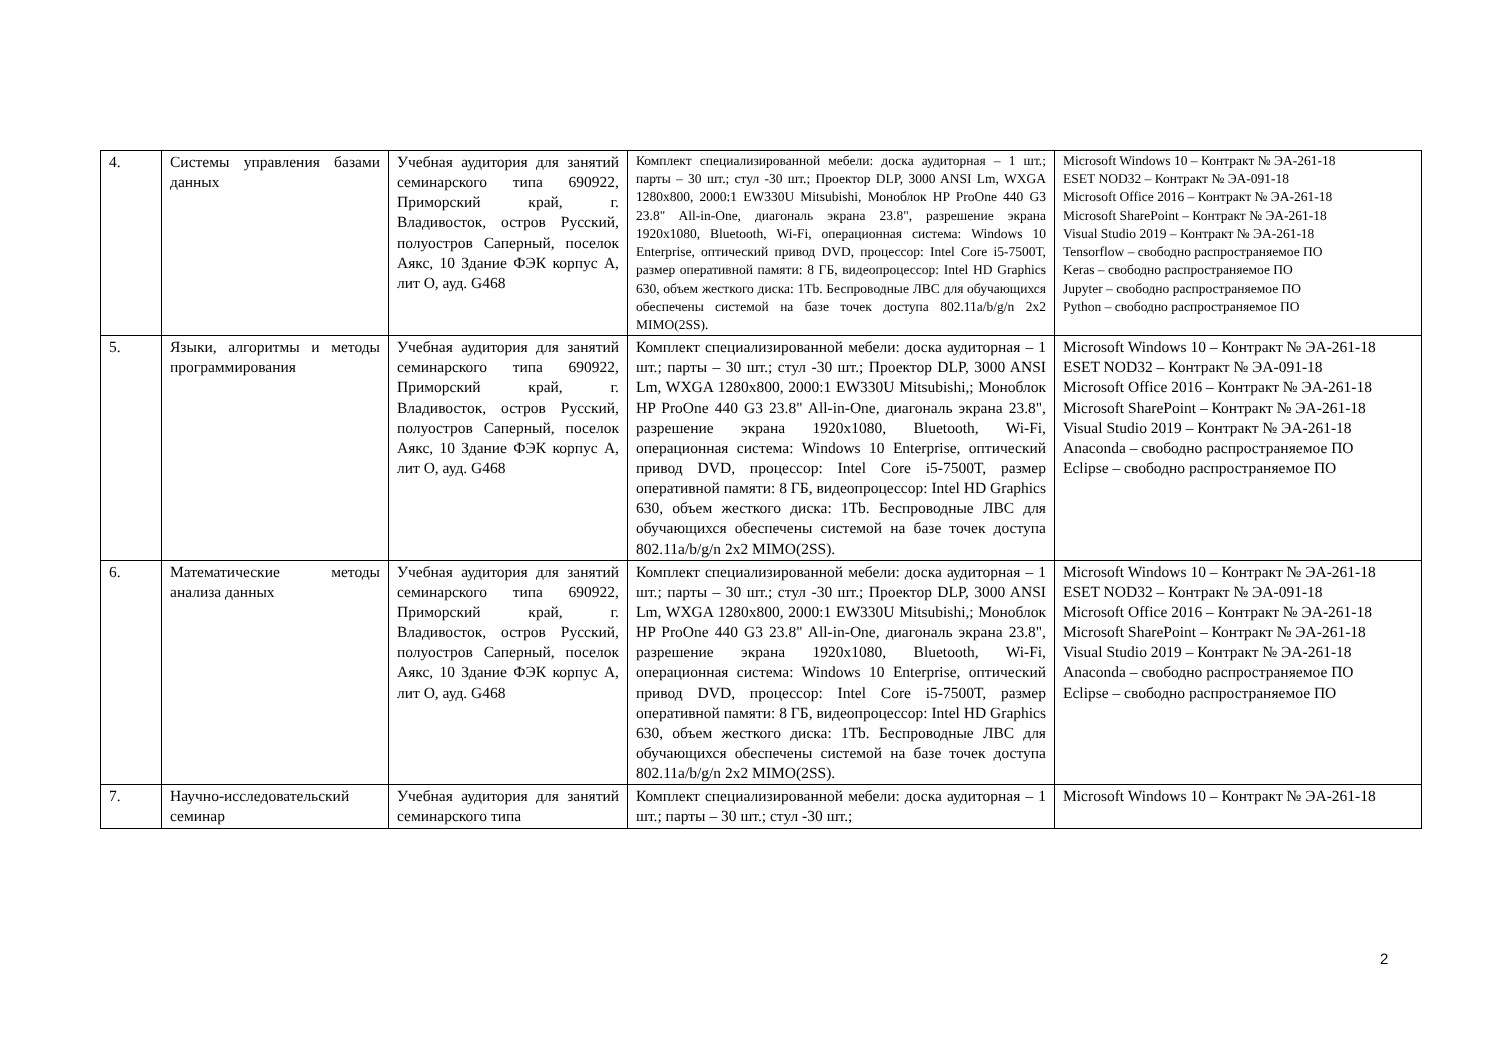| 4. | Системы управления базами данных | Учебная аудитория для занятий семинарского типа 690922, Приморский край, г. Владивосток, остров Русский, полуостров Саперный, поселок Аякс, 10 Здание ФЭК корпус А, лит О, ауд. G468 | Комплект специализированной мебели: доска аудиторная – 1 шт.; парты – 30 шт.; стул -30 шт.; Проектор DLP, 3000 ANSI Lm, WXGA 1280x800, 2000:1 EW330U Mitsubishi, Моноблок HP ProOne 440 G3 23.8" All-in-One, диагональ экрана 23.8", разрешение экрана 1920x1080, Bluetooth, Wi-Fi, операционная система: Windows 10 Enterprise, оптический привод DVD, процессор: Intel Core i5-7500T, размер оперативной памяти: 8 ГБ, видеопроцессор: Intel HD Graphics 630, объем жесткого диска: 1Tb. Беспроводные ЛВС для обучающихся обеспечены системой на базе точек доступа 802.11a/b/g/n 2x2 MIMO(2SS). | Microsoft Windows 10 – Контракт № ЭА-261-18 ESET NOD32 – Контракт № ЭА-091-18 Microsoft Office 2016 – Контракт № ЭА-261-18 Microsoft SharePoint – Контракт № ЭА-261-18 Visual Studio 2019 – Контракт № ЭА-261-18 Tensorflow – свободно распространяемое ПО Keras – свободно распространяемое ПО Jupyter – свободно распространяемое ПО Python – свободно распространяемое ПО |
| 5. | Языки, алгоритмы и методы программирования | Учебная аудитория для занятий семинарского типа 690922, Приморский край, г. Владивосток, остров Русский, полуостров Саперный, поселок Аякс, 10 Здание ФЭК корпус А, лит О, ауд. G468 | Комплект специализированной мебели: доска аудиторная – 1 шт.; парты – 30 шт.; стул -30 шт.; Проектор DLP, 3000 ANSI Lm, WXGA 1280x800, 2000:1 EW330U Mitsubishi,; Моноблок HP ProOne 440 G3 23.8" All-in-One, диагональ экрана 23.8", разрешение экрана 1920x1080, Bluetooth, Wi-Fi, операционная система: Windows 10 Enterprise, оптический привод DVD, процессор: Intel Core i5-7500T, размер оперативной памяти: 8 ГБ, видеопроцессор: Intel HD Graphics 630, объем жесткого диска: 1Tb. Беспроводные ЛВС для обучающихся обеспечены системой на базе точек доступа 802.11a/b/g/n 2x2 MIMO(2SS). | Microsoft Windows 10 – Контракт № ЭА-261-18 ESET NOD32 – Контракт № ЭА-091-18 Microsoft Office 2016 – Контракт № ЭА-261-18 Microsoft SharePoint – Контракт № ЭА-261-18 Visual Studio 2019 – Контракт № ЭА-261-18 Anaconda – свободно распространяемое ПО Eclipse – свободно распространяемое ПО |
| 6. | Математические методы анализа данных | Учебная аудитория для занятий семинарского типа 690922, Приморский край, г. Владивосток, остров Русский, полуостров Саперный, поселок Аякс, 10 Здание ФЭК корпус А, лит О, ауд. G468 | Комплект специализированной мебели: доска аудиторная – 1 шт.; парты – 30 шт.; стул -30 шт.; Проектор DLP, 3000 ANSI Lm, WXGA 1280x800, 2000:1 EW330U Mitsubishi,; Моноблок HP ProOne 440 G3 23.8" All-in-One, диагональ экрана 23.8", разрешение экрана 1920x1080, Bluetooth, Wi-Fi, операционная система: Windows 10 Enterprise, оптический привод DVD, процессор: Intel Core i5-7500T, размер оперативной памяти: 8 ГБ, видеопроцессор: Intel HD Graphics 630, объем жесткого диска: 1Tb. Беспроводные ЛВС для обучающихся обеспечены системой на базе точек доступа 802.11a/b/g/n 2x2 MIMO(2SS). | Microsoft Windows 10 – Контракт № ЭА-261-18 ESET NOD32 – Контракт № ЭА-091-18 Microsoft Office 2016 – Контракт № ЭА-261-18 Microsoft SharePoint – Контракт № ЭА-261-18 Visual Studio 2019 – Контракт № ЭА-261-18 Anaconda – свободно распространяемое ПО Eclipse – свободно распространяемое ПО |
| 7. | Научно-исследовательский семинар | Учебная аудитория для занятий семинарского типа | Комплект специализированной мебели: доска аудиторная – 1 шт.; парты – 30 шт.; стул -30 шт.; | Microsoft Windows 10 – Контракт № ЭА-261-18 |
2